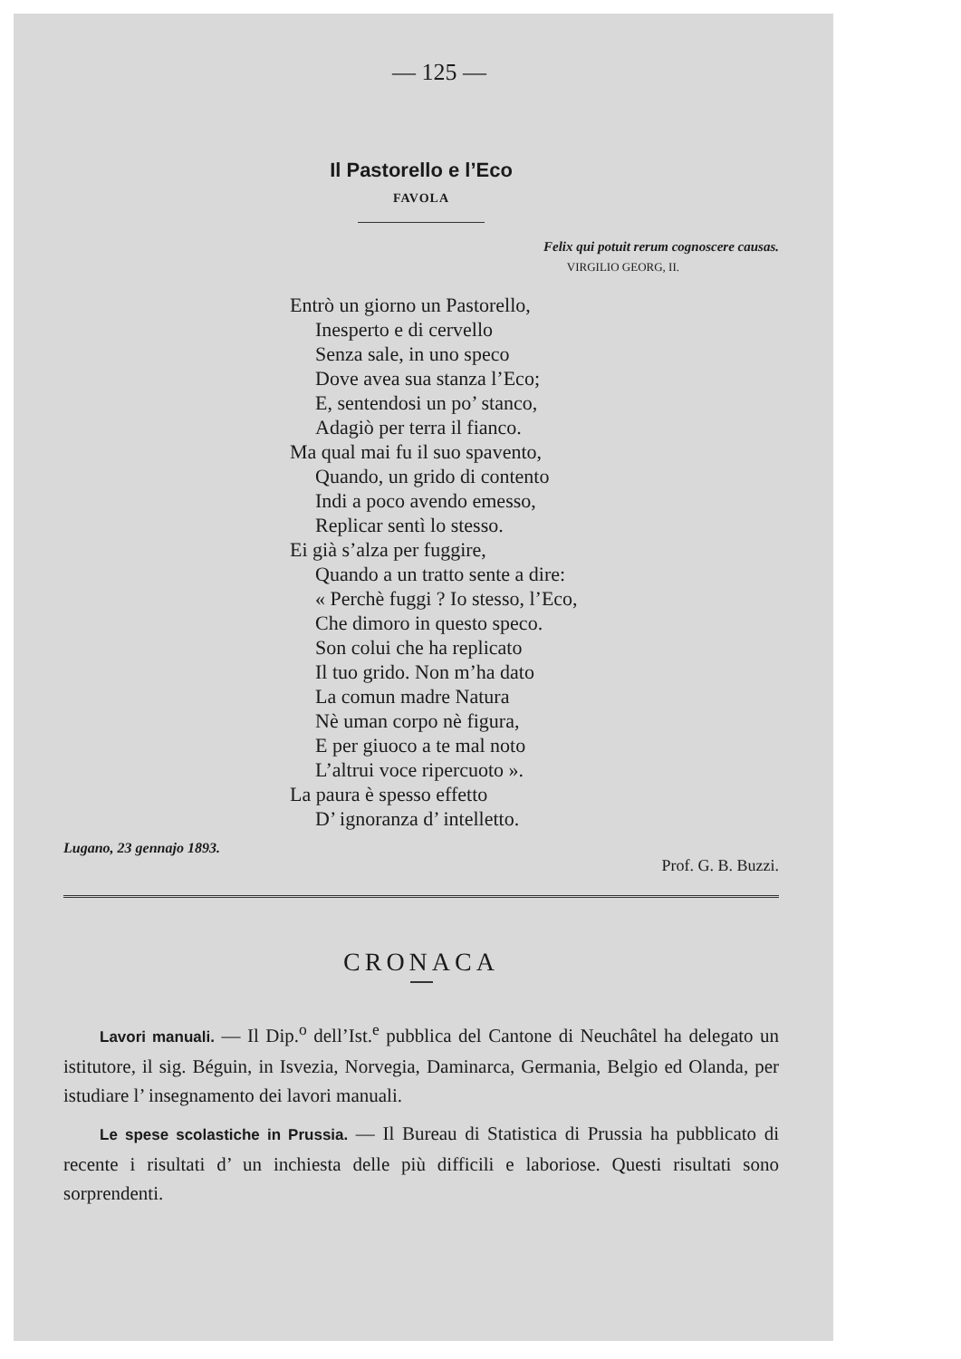— 125 —
Il Pastorello e l’Eco
FAVOLA
Felix qui potuit rerum cognoscere causas.
VIRGILIO GEORG, II.
Entrò un giorno un Pastorello,
Inesperto e di cervello
Senza sale, in uno speco
Dove avea sua stanza l’Eco;
E, sentendosi un po’ stanco,
Adagiò per terra il fianco.
Ma qual mai fu il suo spavento,
Quando, un grido di contento
Indi a poco avendo emesso,
Replicar sentì lo stesso.
Ei già s’alza per fuggire,
Quando a un tratto sente a dire:
« Perchè fuggi ? Io stesso, l’Eco,
Che dimoro in questo speco.
Son colui che ha replicato
Il tuo grido. Non m’ha dato
La comun madre Natura
Nè uman corpo nè figura,
E per giuoco a te mal noto
L’altrui voce ripercuoto ».
La paura è spesso effetto
D’ ignoranza d’ intelletto.
Lugano, 23 gennajo 1893. Prof. G. B. Buzzi.
CRONACA
Lavori manuali. — Il Dip.<sup>o</sup> dell’Ist.<sup>e</sup> pubblica del Cantone di Neuchâtel ha delegato un istitutore, il sig. Béguin, in Isvezia, Norvegia, Daminarca, Germania, Belgio ed Olanda, per istudiare l’ insegnamento dei lavori manuali.
Le spese scolastiche in Prussia. — Il Bureau di Statistica di Prussia ha pubblicato di recente i risultati d’ un inchiesta delle più difficili e laboriose. Questi risultati sono sorprendenti.